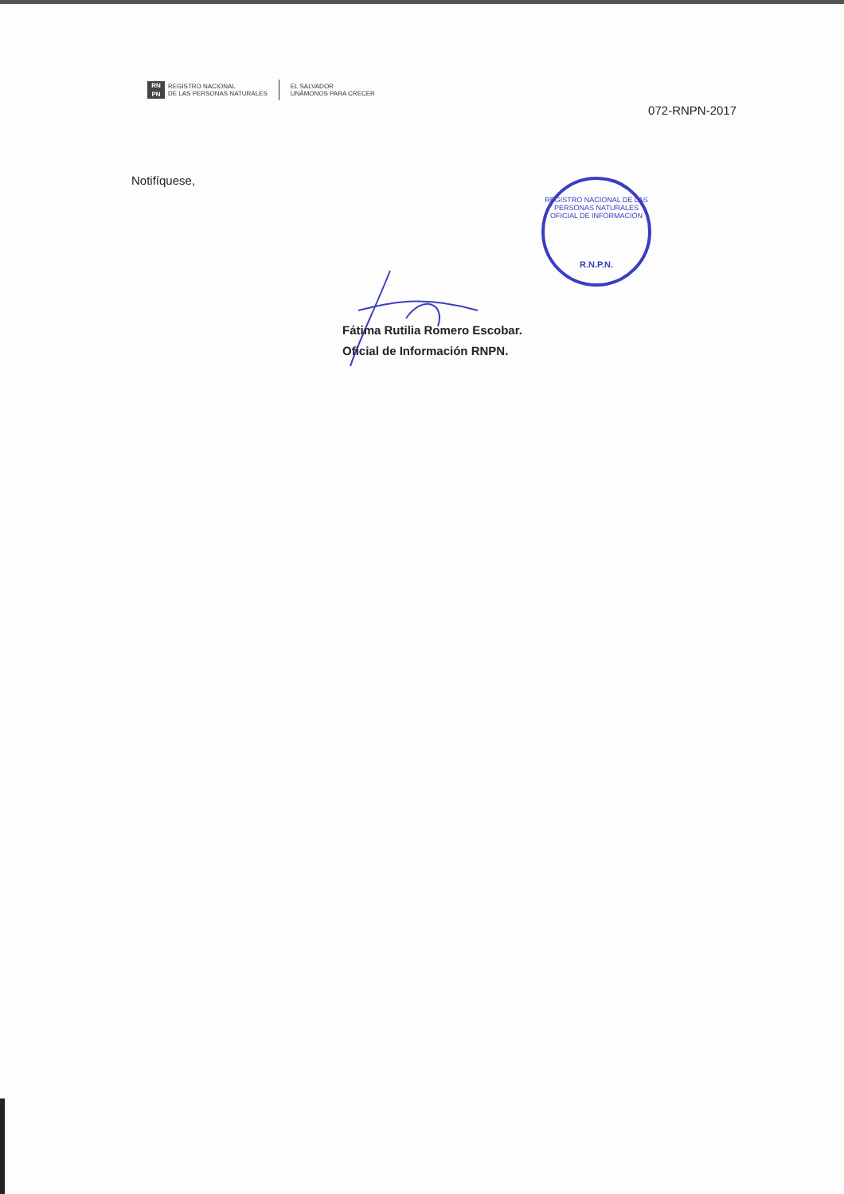RN PN
REGISTRO NACIONAL
DE LAS PERSONAS NATURALES
EL SALVADOR
UNÁMONOS PARA CRECER
072-RNPN-2017
Notifíquese,
REGISTRO NACIONAL DE LAS PERSONAS NATURALES
OFICIAL DE INFORMACIÓN
R.N.P.N.
Fátima Rutilia Romero Escobar.
Oficial de Información RNPN.